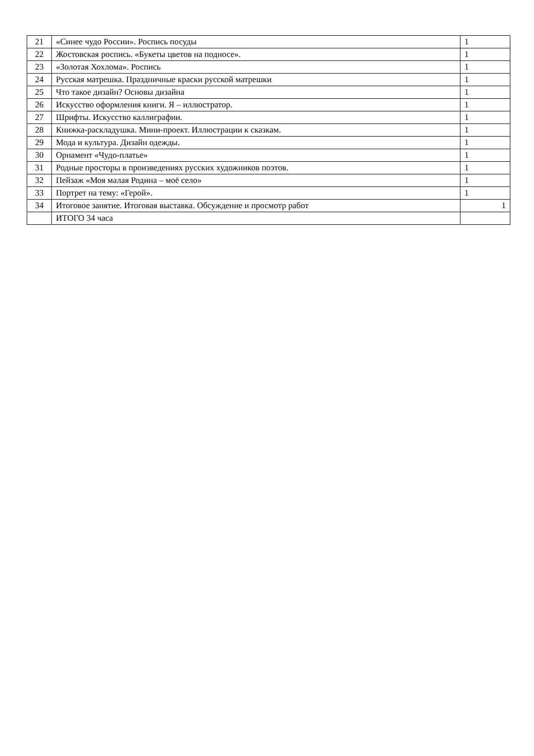| 21 | «Синее чудо России». Роспись посуды | 1 |
| 22 | Жостовская роспись. «Букеты цветов на подносе». | 1 |
| 23 | «Золотая Хохлома». Роспись | 1 |
| 24 | Русская матрешка. Праздничные краски русской матрешки | 1 |
| 25 | Что такое дизайн? Основы дизайна | 1 |
| 26 | Искусство оформления книги. Я – иллюстратор. | 1 |
| 27 | Шрифты. Искусство каллиграфии. | 1 |
| 28 | Книжка-раскладушка. Мини-проект. Иллюстрации к сказкам. | 1 |
| 29 | Мода и культура. Дизайн одежды. | 1 |
| 30 | Орнамент «Чудо-платье» | 1 |
| 31 | Родные просторы в произведениях русских художников поэтов. | 1 |
| 32 | Пейзаж «Моя малая Родина – моё село» | 1 |
| 33 | Портрет на тему: «Герой». | 1 |
| 34 | Итоговое занятие. Итоговая выставка. Обсуждение и просмотр работ | 1 |
| | ИТОГО 34 часа | |